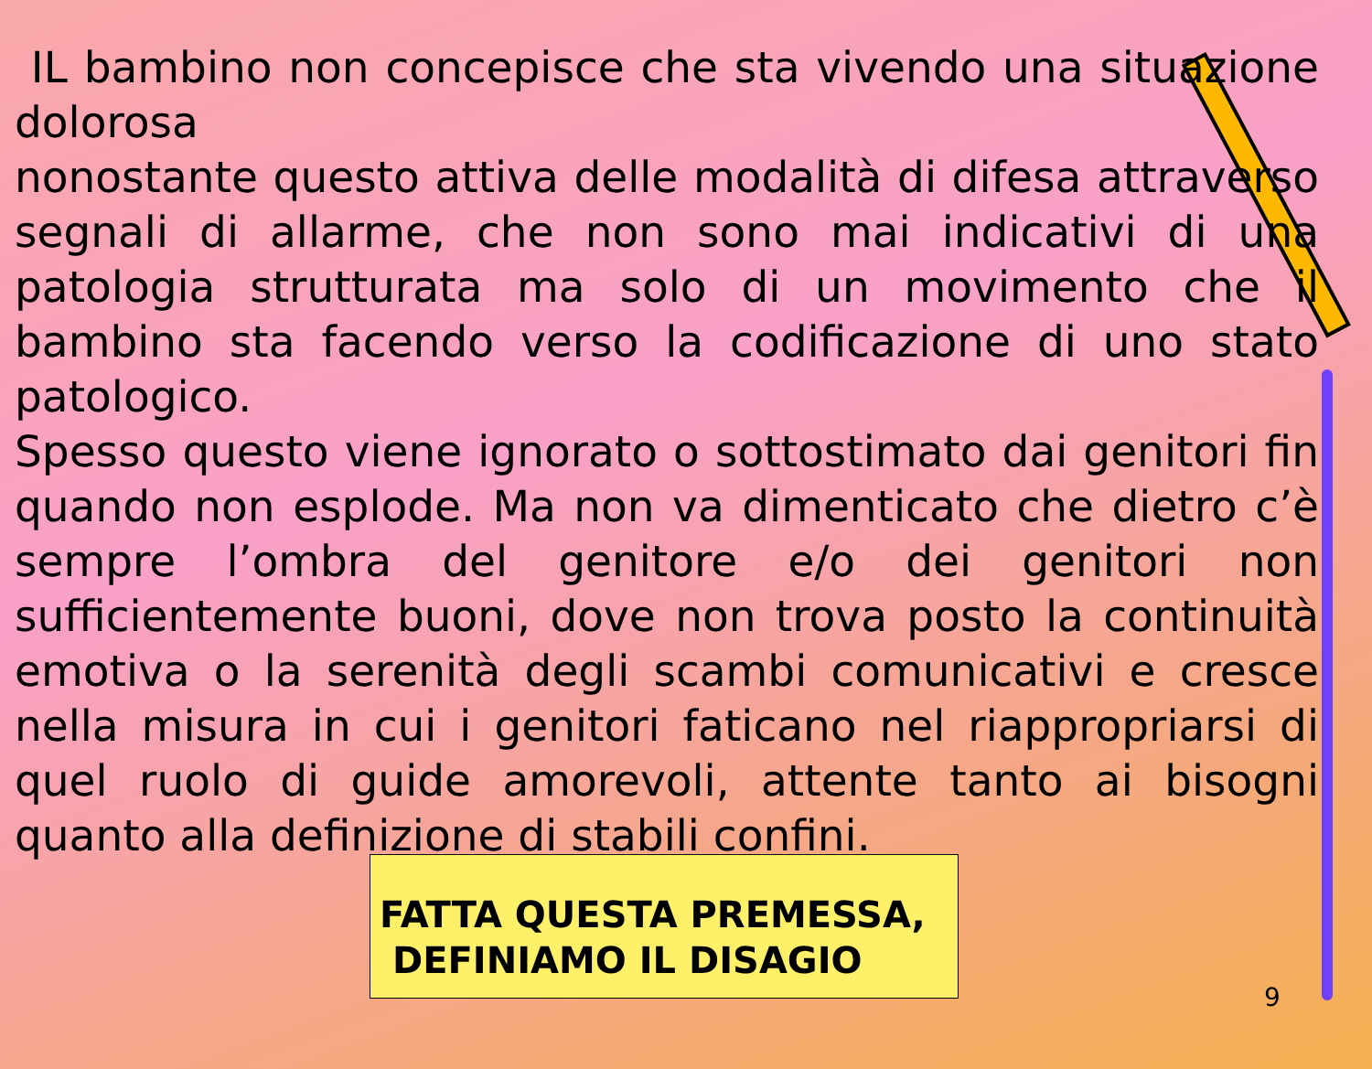IL bambino non concepisce che sta vivendo una situazione dolorosa
nonostante questo attiva delle modalità di difesa attraverso segnali di allarme, che non sono mai indicativi di una patologia strutturata ma solo di un movimento che il bambino sta facendo verso la codificazione di uno stato patologico.
Spesso questo viene ignorato o sottostimato dai genitori fin quando non esplode. Ma non va dimenticato che dietro c’è sempre l’ombra del genitore e/o dei genitori non sufficientemente buoni, dove non trova posto la continuità emotiva o la serenità degli scambi comunicativi e cresce nella misura in cui i genitori faticano nel riappropriarsi di quel ruolo di guide amorevoli, attente tanto ai bisogni quanto alla definizione di stabili confini.
FATTA QUESTA PREMESSA,
DEFINIAMO IL DISAGIO
9